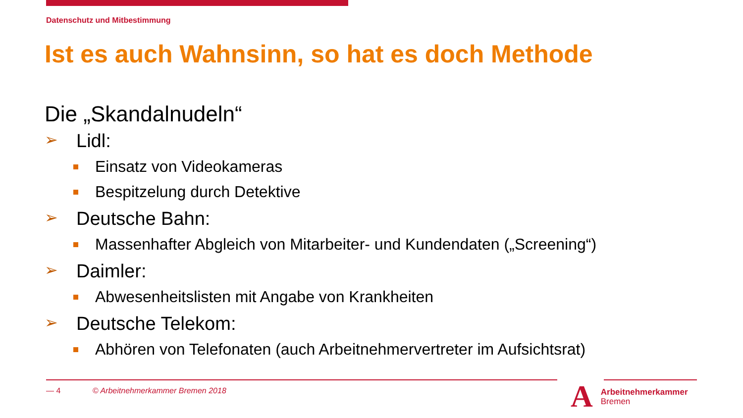Datenschutz und Mitbestimmung
Ist es auch Wahnsinn, so hat es doch Methode
Die „Skandalnudeln“
➢ Lidl:
Einsatz von Videokameras
Bespitzelung durch Detektive
➢ Deutsche Bahn:
Massenhafter Abgleich von Mitarbeiter- und Kundendaten („Screening“)
➢ Daimler:
Abwesenheitslisten mit Angabe von Krankheiten
➢ Deutsche Telekom:
Abhören von Telefonaten (auch Arbeitnehmervertreter im Aufsichtsrat)
— 4 © Arbeitnehmerkammer Bremen 2018
A
Arbeitnehmerkammer
Bremen